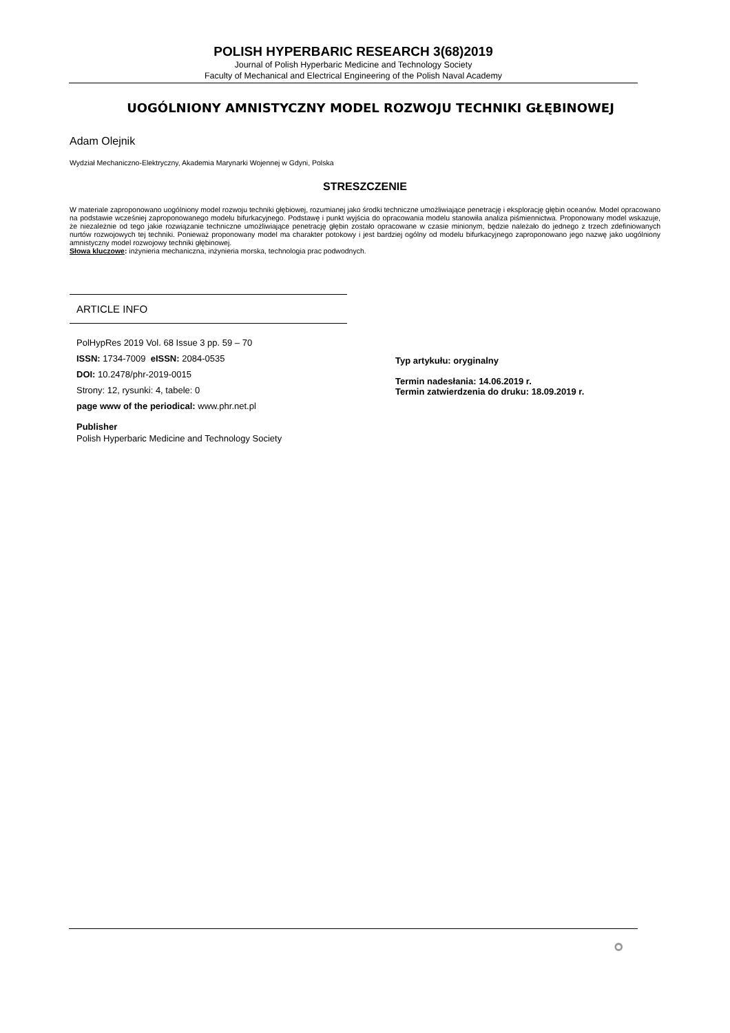POLISH HYPERBARIC RESEARCH 3(68)2019
Journal of Polish Hyperbaric Medicine and Technology Society
Faculty of Mechanical and Electrical Engineering of the Polish Naval Academy
UOGÓLNIONY AMNISTYCZNY MODEL ROZWOJU TECHNIKI GŁĘBINOWEJ
Adam Olejnik
Wydział Mechaniczno-Elektryczny, Akademia Marynarki Wojennej w Gdyni, Polska
STRESZCZENIE
W materiale zaproponowano uogólniony model rozwoju techniki głębiowej, rozumianej jako środki techniczne umożliwiające penetrację i eksplorację głębin oceanów. Model opracowano na podstawie wcześniej zaproponowanego modelu bifurkacyjnego. Podstawę i punkt wyjścia do opracowania modelu stanowiła analiza piśmiennictwa. Proponowany model wskazuje, że niezależnie od tego jakie rozwiązanie techniczne umożliwiające penetrację głębin zostało opracowane w czasie minionym, będzie należało do jednego z trzech zdefiniowanych nurtów rozwojowych tej techniki. Ponieważ proponowany model ma charakter potokowy i jest bardziej ogólny od modelu bifurkacyjnego zaproponowano jego nazwę jako uogólniony amnistyczny model rozwojowy techniki głębinowej.
Słowa kluczowe: inżynieria mechaniczna, inżynieria morska, technologia prac podwodnych.
ARTICLE INFO
PolHypRes 2019 Vol. 68 Issue 3 pp. 59 – 70
ISSN: 1734-7009 eISSN: 2084-0535
DOI: 10.2478/phr-2019-0015
Strony: 12, rysunki: 4, tabele: 0
page www of the periodical: www.phr.net.pl
Publisher
Polish Hyperbaric Medicine and Technology Society
Typ artykułu: oryginalny
Termin nadesłania: 14.06.2019 r.
Termin zatwierdzenia do druku: 18.09.2019 r.
⚬